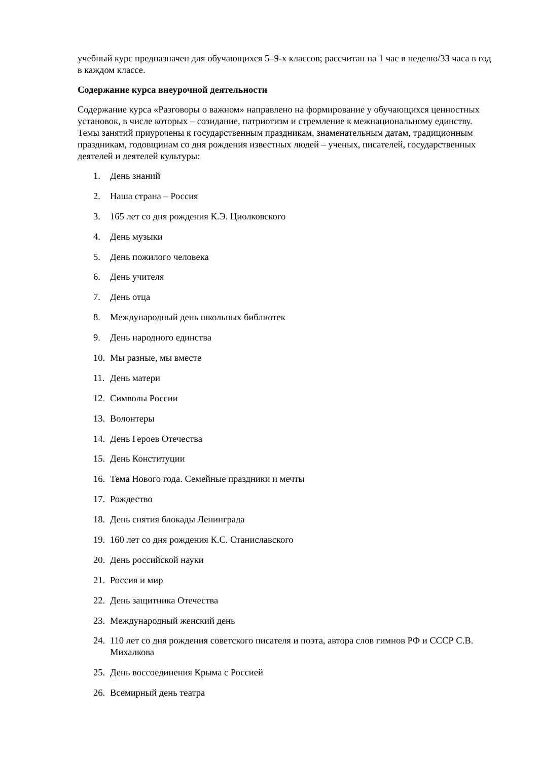учебный курс предназначен для обучающихся 5–9-х классов; рассчитан на 1 час в неделю/33 часа в год в каждом классе.
Содержание курса внеурочной деятельности
Содержание курса «Разговоры о важном» направлено на формирование у обучающихся ценностных установок, в числе которых – созидание, патриотизм и стремление к межнациональному единству. Темы занятий приурочены к государственным праздникам, знаменательным датам, традиционным праздникам, годовщинам со дня рождения известных людей – ученых, писателей, государственных деятелей и деятелей культуры:
1. День знаний
2. Наша страна – Россия
3. 165 лет со дня рождения К.Э. Циолковского
4. День музыки
5. День пожилого человека
6. День учителя
7. День отца
8. Международный день школьных библиотек
9. День народного единства
10. Мы разные, мы вместе
11. День матери
12. Символы России
13. Волонтеры
14. День Героев Отечества
15. День Конституции
16. Тема Нового года. Семейные праздники и мечты
17. Рождество
18. День снятия блокады Ленинграда
19. 160 лет со дня рождения К.С. Станиславского
20. День российской науки
21. Россия и мир
22. День защитника Отечества
23. Международный женский день
24. 110 лет со дня рождения советского писателя и поэта, автора слов гимнов РФ и СССР С.В. Михалкова
25. День воссоединения Крыма с Россией
26. Всемирный день театра